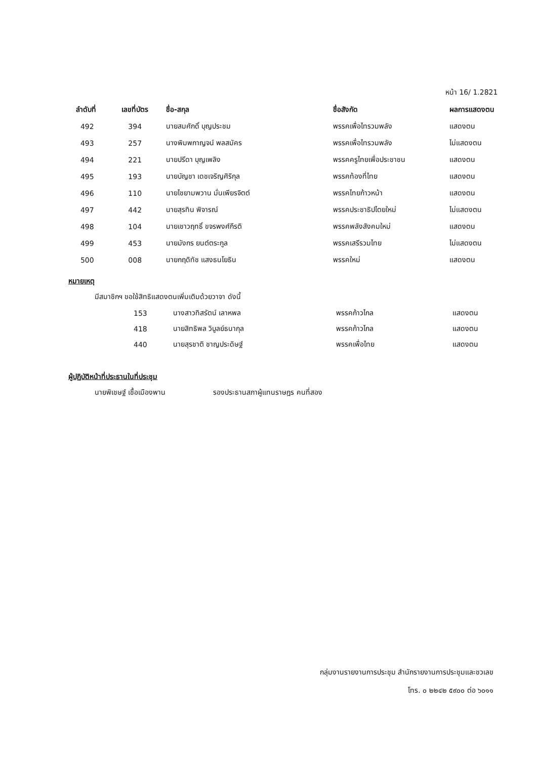หน้า 16/ 1.2821
| ลำดับที่ | เลขที่บัตร | ชื่อ-สกุล | ชื่อสังกัด | ผลการแสดงตน |
| --- | --- | --- | --- | --- |
| 492 | 394 | นายสมศักดิ์ บุญประชม | พรรคเพื่อไทรวมพลัง | แสดงตน |
| 493 | 257 | นางพิมพกาญจน์ พลสมัคร | พรรคเพื่อไทรวมพลัง | ไม่แสดงตน |
| 494 | 221 | นายปรีดา บุญเพลิง | พรรคครูไทยเพื่อประชาชน | แสดงตน |
| 495 | 193 | นายบัญชา เดชเจริญศิริกุล | พรรคท้องที่ไทย | แสดงตน |
| 496 | 110 | นายไชยามพวาน มั่นเพียรจิตต์ | พรรคไทยก้าวหน้า | แสดงตน |
| 497 | 442 | นายสุรทิน พิจารณ์ | พรรคประชาธิปไตยใหม่ | ไม่แสดงตน |
| 498 | 104 | นายเชาวฤทธิ์ ขจรพงศ์กีรติ | พรรคพลังสังคมใหม่ | แสดงตน |
| 499 | 453 | นายมังกร ยนต์ตระกูล | พรรคเสรีรวมไทย | ไม่แสดงตน |
| 500 | 008 | นายกฤดิทัช แสงธนโยธิน | พรรคใหม่ | แสดงตน |
หมายเหตุ
มีสมาชิกฯ ขอใช้สิทธิแสดงตนเพิ่มเติมด้วยวาจา ดังนี้
| 153 | นางสาวทิสรัตน์ เลาหพล | พรรคก้าวไกล | แสดงตน |
| 418 | นายสิทธิพล วิบูลย์ธนากุล | พรรคก้าวไกล | แสดงตน |
| 440 | นายสุรชาติ ชาญประดิษฐ์ | พรรคเพื่อไทย | แสดงตน |
ผู้ปฏิบัติหน้าที่ประธานในที่ประชุม
นายพิเชษฐ์ เชื้อเมืองพาน รองประธานสภาผู้แทนราษฎร คนที่สอง
กลุ่มงานรายงานการประชุม สำนักรายงานการประชุมและชวเลข
โทร. ๐ ๒๒๔๒ ๕๙๐๐ ต่อ ๖๐๑๑